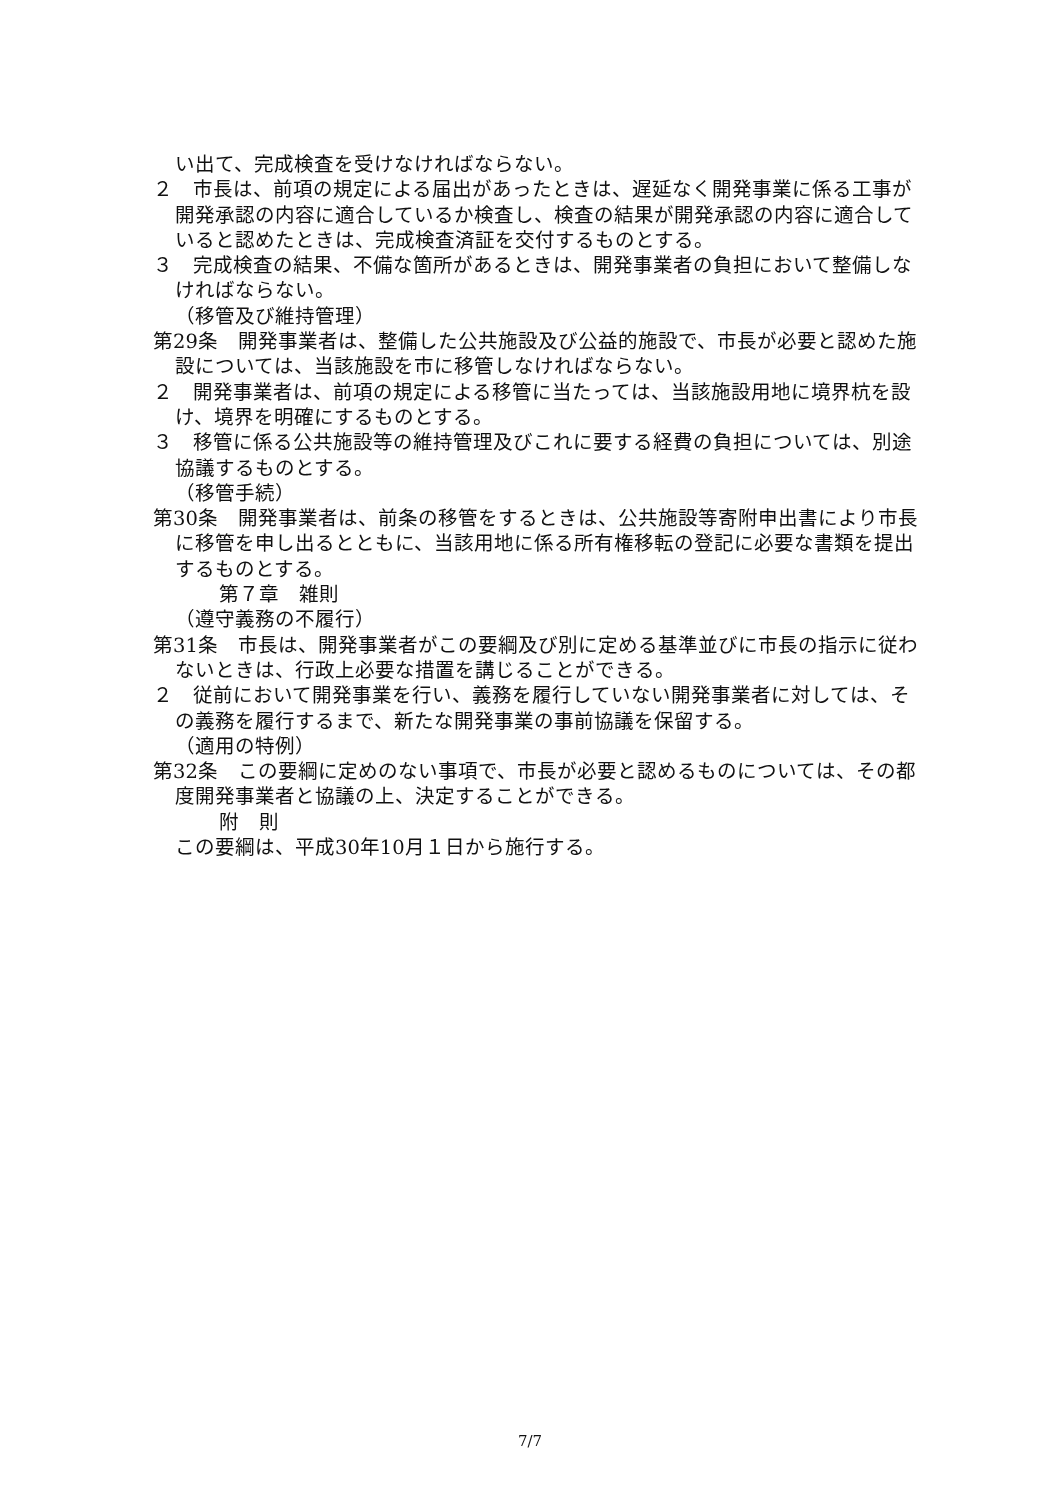い出て、完成検査を受けなければならない。
２　市長は、前項の規定による届出があったときは、遅延なく開発事業に係る工事が開発承認の内容に適合しているか検査し、検査の結果が開発承認の内容に適合していると認めたときは、完成検査済証を交付するものとする。
３　完成検査の結果、不備な箇所があるときは、開発事業者の負担において整備しなければならない。
（移管及び維持管理）
第29条　開発事業者は、整備した公共施設及び公益的施設で、市長が必要と認めた施設については、当該施設を市に移管しなければならない。
２　開発事業者は、前項の規定による移管に当たっては、当該施設用地に境界杭を設け、境界を明確にするものとする。
３　移管に係る公共施設等の維持管理及びこれに要する経費の負担については、別途協議するものとする。
（移管手続）
第30条　開発事業者は、前条の移管をするときは、公共施設等寄附申出書により市長に移管を申し出るとともに、当該用地に係る所有権移転の登記に必要な書類を提出するものとする。
第７章　雑則
（遵守義務の不履行）
第31条　市長は、開発事業者がこの要綱及び別に定める基準並びに市長の指示に従わないときは、行政上必要な措置を講じることができる。
２　従前において開発事業を行い、義務を履行していない開発事業者に対しては、その義務を履行するまで、新たな開発事業の事前協議を保留する。
（適用の特例）
第32条　この要綱に定めのない事項で、市長が必要と認めるものについては、その都度開発事業者と協議の上、決定することができる。
附　則
この要綱は、平成30年10月１日から施行する。
7/7